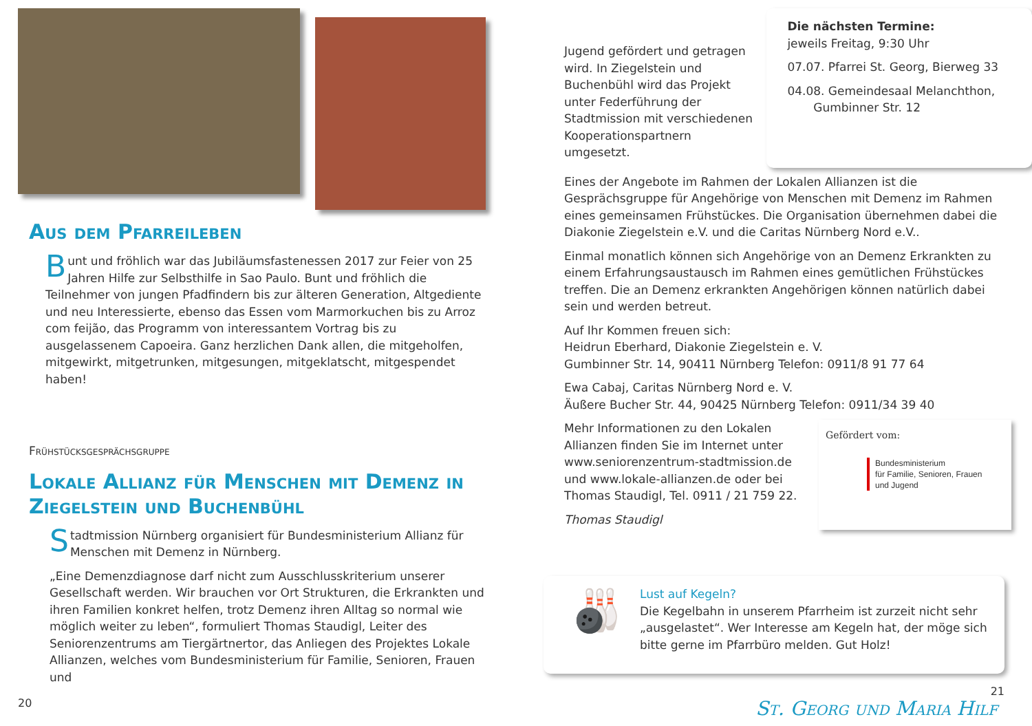Aus dem Pfarreileben
Bunt und fröhlich war das Jubiläumsfastenessen 2017 zur Feier von 25 Jahren Hilfe zur Selbsthilfe in Sao Paulo. Bunt und fröhlich die Teilnehmer von jungen Pfadfindern bis zur älteren Generation, Altgediente und neu Interessierte, ebenso das Essen vom Marmorkuchen bis zu Arroz com feijão, das Programm von interessantem Vortrag bis zu ausgelassenem Capoeira. Ganz herzlichen Dank allen, die mitgeholfen, mitgewirkt, mitgetrunken, mitgesungen, mitgeklatscht, mitgespendet haben!
Frühstücksgesprächsgruppe
Lokale Allianz für Menschen mit Demenz in Ziegelstein und Buchenbühl
Stadtmission Nürnberg organisiert für Bundesministerium Allianz für Menschen mit Demenz in Nürnberg.
„Eine Demenzdiagnose darf nicht zum Ausschlusskriterium unserer Gesellschaft werden. Wir brauchen vor Ort Strukturen, die Erkrankten und ihren Familien konkret helfen, trotz Demenz ihren Alltag so normal wie möglich weiter zu leben“, formuliert Thomas Staudigl, Leiter des Seniorenzentrums am Tiergärtnertor, das Anliegen des Projektes Lokale Allianzen, welches vom Bundesministerium für Familie, Senioren, Frauen und
20
Jugend gefördert und getragen wird. In Ziegelstein und Buchenbühl wird das Projekt unter Federführung der Stadtmission mit verschiedenen Kooperationspartnern umgesetzt.
Die nächsten Termine:
jeweils Freitag, 9:30 Uhr
07.07. Pfarrei St. Georg, Bierweg 33
04.08. Gemeindesaal Melanchthon,
Gumbinner Str. 12
Eines der Angebote im Rahmen der Lokalen Allianzen ist die Gesprächsgruppe für Angehörige von Menschen mit Demenz im Rahmen eines gemeinsamen Frühstückes. Die Organisation übernehmen dabei die Diakonie Ziegelstein e.V. und die Caritas Nürnberg Nord e.V..
Einmal monatlich können sich Angehörige von an Demenz Erkrankten zu einem Erfahrungsaustausch im Rahmen eines gemütlichen Frühstückes treffen. Die an Demenz erkrankten Angehörigen können natürlich dabei sein und werden betreut.
Auf Ihr Kommen freuen sich:
Heidrun Eberhard, Diakonie Ziegelstein e. V.
Gumbinner Str. 14, 90411 Nürnberg Telefon: 0911/8 91 77 64
Ewa Cabaj, Caritas Nürnberg Nord e. V.
Äußere Bucher Str. 44, 90425 Nürnberg Telefon: 0911/34 39 40
Mehr Informationen zu den Lokalen Allianzen finden Sie im Internet unter www.seniorenzentrum-stadtmission.de und www.lokale-allianzen.de oder bei Thomas Staudigl, Tel. 0911 / 21 759 22.
Thomas Staudigl
Gefördert vom:
Bundesministerium
für Familie, Senioren, Frauen
und Jugend
Lust auf Kegeln?
Die Kegelbahn in unserem Pfarrheim ist zurzeit nicht sehr „ausgelastet“. Wer Interesse am Kegeln hat, der möge sich bitte gerne im Pfarrbüro melden. Gut Holz!
🎳
21
St. Georg und Maria Hilf